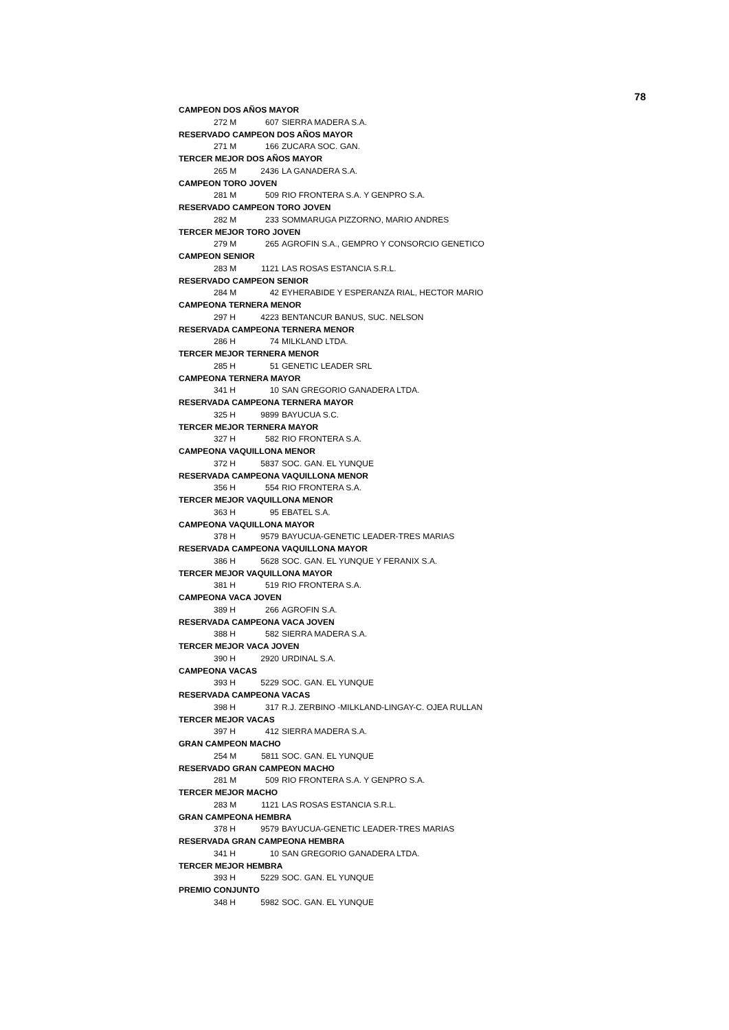78
| CAMPEON DOS AÑOS MAYOR | | |
| 272 M | 607 | SIERRA MADERA S.A. |
| RESERVADO CAMPEON DOS AÑOS MAYOR | | |
| 271 M | 166 | ZUCARA SOC. GAN. |
| TERCER MEJOR DOS AÑOS MAYOR | | |
| 265 M | 2436 | LA GANADERA S.A. |
| CAMPEON TORO JOVEN | | |
| 281 M | 509 | RIO FRONTERA S.A. Y GENPRO S.A. |
| RESERVADO CAMPEON TORO JOVEN | | |
| 282 M | 233 | SOMMARUGA PIZZORNO, MARIO ANDRES |
| TERCER MEJOR TORO JOVEN | | |
| 279 M | 265 | AGROFIN S.A., GEMPRO Y CONSORCIO GENETICO |
| CAMPEON SENIOR | | |
| 283 M | 1121 | LAS ROSAS ESTANCIA S.R.L. |
| RESERVADO CAMPEON SENIOR | | |
| 284 M | 42 | EYHERABIDE Y ESPERANZA RIAL, HECTOR MARIO |
| CAMPEONA TERNERA MENOR | | |
| 297 H | 4223 | BENTANCUR BANUS, SUC. NELSON |
| RESERVADA CAMPEONA TERNERA MENOR | | |
| 286 H | 74 | MILKLAND LTDA. |
| TERCER MEJOR TERNERA MENOR | | |
| 285 H | 51 | GENETIC LEADER SRL |
| CAMPEONA TERNERA MAYOR | | |
| 341 H | 10 | SAN GREGORIO GANADERA LTDA. |
| RESERVADA CAMPEONA TERNERA MAYOR | | |
| 325 H | 9899 | BAYUCUA S.C. |
| TERCER MEJOR TERNERA MAYOR | | |
| 327 H | 582 | RIO FRONTERA S.A. |
| CAMPEONA VAQUILLONA MENOR | | |
| 372 H | 5837 | SOC. GAN. EL YUNQUE |
| RESERVADA CAMPEONA VAQUILLONA MENOR | | |
| 356 H | 554 | RIO FRONTERA S.A. |
| TERCER MEJOR VAQUILLONA MENOR | | |
| 363 H | 95 | EBATEL S.A. |
| CAMPEONA VAQUILLONA MAYOR | | |
| 378 H | 9579 | BAYUCUA-GENETIC LEADER-TRES MARIAS |
| RESERVADA CAMPEONA VAQUILLONA MAYOR | | |
| 386 H | 5628 | SOC. GAN. EL YUNQUE Y FERANIX S.A. |
| TERCER MEJOR VAQUILLONA MAYOR | | |
| 381 H | 519 | RIO FRONTERA S.A. |
| CAMPEONA VACA JOVEN | | |
| 389 H | 266 | AGROFIN S.A. |
| RESERVADA CAMPEONA VACA JOVEN | | |
| 388 H | 582 | SIERRA MADERA S.A. |
| TERCER MEJOR VACA JOVEN | | |
| 390 H | 2920 | URDINAL S.A. |
| CAMPEONA VACAS | | |
| 393 H | 5229 | SOC. GAN. EL YUNQUE |
| RESERVADA CAMPEONA VACAS | | |
| 398 H | 317 | R.J. ZERBINO -MILKLAND-LINGAY-C. OJEA RULLAN |
| TERCER MEJOR VACAS | | |
| 397 H | 412 | SIERRA MADERA S.A. |
| GRAN CAMPEON MACHO | | |
| 254 M | 5811 | SOC. GAN. EL YUNQUE |
| RESERVADO GRAN CAMPEON MACHO | | |
| 281 M | 509 | RIO FRONTERA S.A. Y GENPRO S.A. |
| TERCER MEJOR MACHO | | |
| 283 M | 1121 | LAS ROSAS ESTANCIA S.R.L. |
| GRAN CAMPEONA HEMBRA | | |
| 378 H | 9579 | BAYUCUA-GENETIC LEADER-TRES MARIAS |
| RESERVADA GRAN CAMPEONA HEMBRA | | |
| 341 H | 10 | SAN GREGORIO GANADERA LTDA. |
| TERCER MEJOR HEMBRA | | |
| 393 H | 5229 | SOC. GAN. EL YUNQUE |
| PREMIO CONJUNTO | | |
| 348 H | 5982 | SOC. GAN. EL YUNQUE |